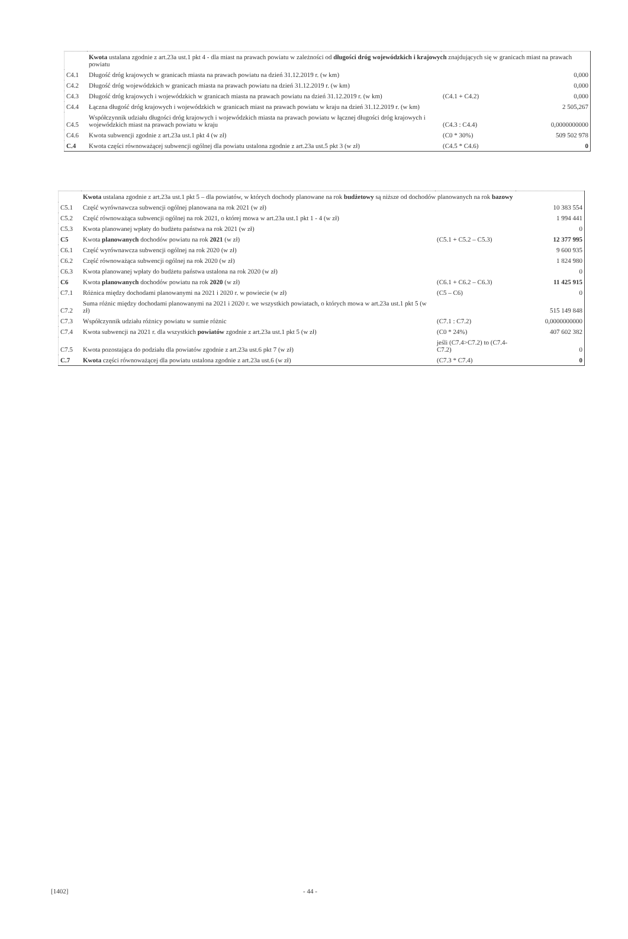| | Kwota ustalana zgodnie z art.23a ust.1 pkt 4 - dla miast na prawach powiatu w zależności od długości dróg wojewódzkich i krajowych znajdujących się w granicach miast na prawach powiatu | | |
| C4.1 | Długość dróg krajowych w granicach miasta na prawach powiatu na dzień 31.12.2019 r. (w km) | | 0,000 |
| C4.2 | Długość dróg wojewódzkich w granicach miasta na prawach powiatu na dzień 31.12.2019 r. (w km) | | 0,000 |
| C4.3 | Długość dróg krajowych i wojewódzkich w granicach miasta na prawach powiatu na dzień 31.12.2019 r. (w km) | (C4.1 + C4.2) | 0,000 |
| C4.4 | Łączna długość dróg krajowych i wojewódzkich w granicach miast na prawach powiatu w kraju na dzień 31.12.2019 r. (w km) | | 2 505,267 |
| C4.5 | Współczynnik udziału długości dróg krajowych i wojewódzkich miasta na prawach powiatu w łącznej długości dróg krajowych i wojewódzkich miast na prawach powiatu w kraju | (C4.3 : C4.4) | 0,0000000000 |
| C4.6 | Kwota subwencji zgodnie z art.23a ust.1 pkt 4 (w zł) | (C0 * 30%) | 509 502 978 |
| C.4 | Kwota części równoważącej subwencji ogólnej dla powiatu ustalona zgodnie z art.23a ust.5 pkt 3 (w zł) | (C4.5 * C4.6) | 0 |
| | Kwota ustalana zgodnie z art.23a ust.1 pkt 5 – dla powiatów, w których dochody planowane na rok budżetowy są niższe od dochodów planowanych na rok bazowy | | |
| C5.1 | Część wyrównawcza subwencji ogólnej planowana na rok 2021 (w zł) | | 10 383 554 |
| C5.2 | Część równoważąca subwencji ogólnej na rok 2021, o której mowa w art.23a ust.1 pkt 1 - 4 (w zł) | | 1 994 441 |
| C5.3 | Kwota planowanej wpłaty do budżetu państwa na rok 2021 (w zł) | | 0 |
| C5 | Kwota planowanych dochodów powiatu na rok 2021 (w zł) | (C5.1 + C5.2 – C5.3) | 12 377 995 |
| C6.1 | Część wyrównawcza subwencji ogólnej na rok 2020 (w zł) | | 9 600 935 |
| C6.2 | Część równoważąca subwencji ogólnej na rok 2020 (w zł) | | 1 824 980 |
| C6.3 | Kwota planowanej wpłaty do budżetu państwa ustalona na rok 2020 (w zł) | | 0 |
| C6 | Kwota planowanych dochodów powiatu na rok 2020 (w zł) | (C6.1 + C6.2 – C6.3) | 11 425 915 |
| C7.1 | Różnica między dochodami planowanymi na 2021 i 2020 r. w powiecie (w zł) | (C5 – C6) | 0 |
| C7.2 | Suma różnic między dochodami planowanymi na 2021 i 2020 r. we wszystkich powiatach, o których mowa w art.23a ust.1 pkt 5 (w zł) | | 515 149 848 |
| C7.3 | Współczynnik udziału różnicy powiatu w sumie różnic | (C7.1 : C7.2) | 0,0000000000 |
| C7.4 | Kwota subwencji na 2021 r. dla wszystkich powiatów zgodnie z art.23a ust.1 pkt 5 (w zł) | (C0 * 24%) | 407 602 382 |
| C7.5 | Kwota pozostająca do podziału dla powiatów zgodnie z art.23a ust.6 pkt 7 (w zł) | jeśli (C7.4>C7.2) to (C7.4-C7.2) | 0 |
| C.7 | Kwota części równoważącej dla powiatu ustalona zgodnie z art.23a ust.6 (w zł) | (C7.3 * C7.4) | 0 |
[1402] - 44 -